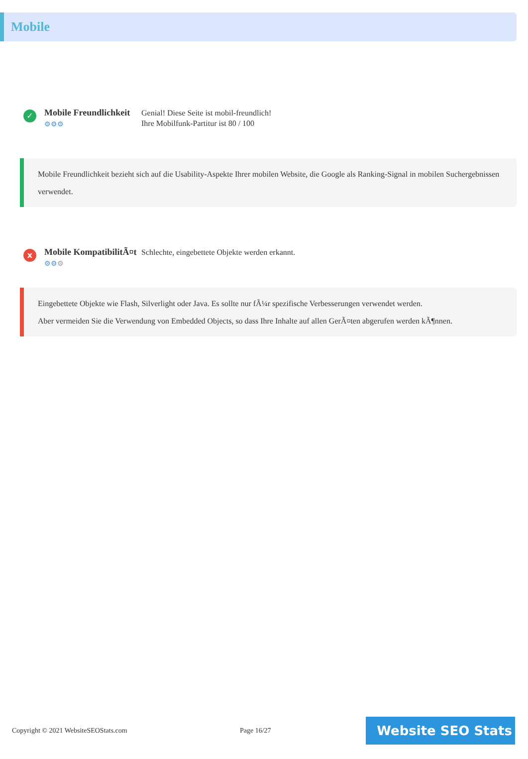Mobile
✓
Mobile Freundlichkeit
⚙⚙⚙
Genial! Diese Seite ist mobil-freundlich!
Ihre Mobilfunk-Partitur ist 80 / 100
Mobile Freundlichkeit bezieht sich auf die Usability-Aspekte Ihrer mobilen Website, die Google als Ranking-Signal in mobilen Suchergebnissen verwendet.
x
Mobile KompatibilitÃ¤t
⚙⚙⚙
Schlechte, eingebettete Objekte werden erkannt.
Eingebettete Objekte wie Flash, Silverlight oder Java. Es sollte nur fÃ¼r spezifische Verbesserungen verwendet werden.
Aber vermeiden Sie die Verwendung von Embedded Objects, so dass Ihre Inhalte auf allen GerÃ¤ten abgerufen werden kÃ¶nnen.
Copyright © 2021 WebsiteSEOStats.com Page 16/27
Website SEO Stats